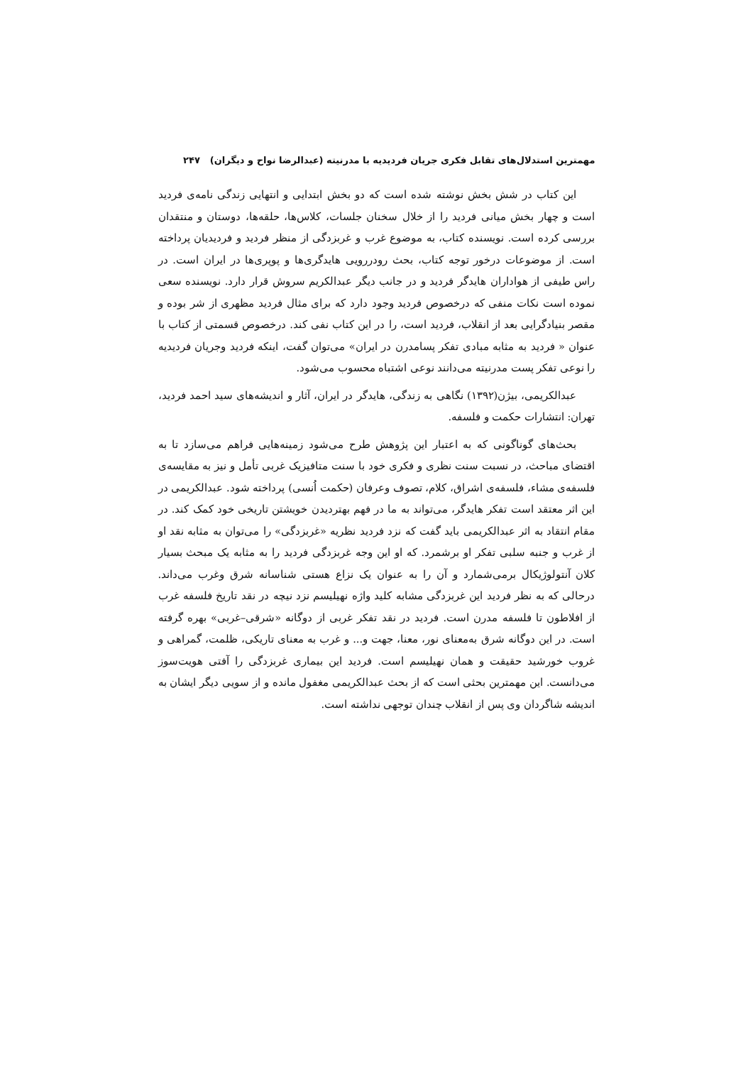مهمترین استدلال‌های تقابل فکری جریان فردیدیه با مدرنیته (عبدالرضا نواح و دیگران) ۲۴۷
این کتاب در شش بخش نوشته شده است که دو بخش ابتدایی و انتهایی زندگی نامه‌ی فردید است و چهار بخش میانی فردید را از خلال سخنان جلسات، کلاس‌ها، حلقه‌ها، دوستان و منتقدان بررسی کرده است. نویسنده کتاب، به موضوع غرب و غربزدگی از منظر فردید و فردیدیان پرداخته است. از موضوعات درخور توجه کتاب، بحث رودررویی هایدگری‌ها و پوپری‌ها در ایران است. در راس طیفی از هواداران هایدگر فردید و در جانب دیگر عبدالکریم سروش قرار دارد. نویسنده سعی نموده است نکات منفی که درخصوص فردید وجود دارد که برای مثال فردید مظهری از شر بوده و مقصر بنیادگرایی بعد از انقلاب، فردید است، را در این کتاب نفی کند. درخصوص قسمتی از کتاب با عنوان « فردید به مثابه مبادی تفکر پسامدرن در ایران» می‌توان گفت، اینکه فردید وجریان فردیدیه را نوعی تفکر پست مدرنیته می‌دانند نوعی اشتباه محسوب می‌شود.
عبدالکریمی، بیژن(۱۳۹۲) نگاهی به زندگی، هایدگر در ایران، آثار و اندیشه‌های سید احمد فردید، تهران: انتشارات حکمت و فلسفه.
بحث‌های گوناگونی که به اعتبار این پژوهش طرح می‌شود زمینه‌هایی فراهم می‌سازد تا به اقتضای مباحث، در نسبت سنت نظری و فکری خود با سنت متافیزیک غربی تأمل و نیز به مقایسه‌ی فلسفه‌ی مشاء، فلسفه‌ی اشراق، کلام، تصوف وعرفان (حکمت اُنسی) پرداخته شود. عبدالکریمی در این اثر معتقد است تفکر هایدگر، می‌تواند به ما در فهم بهتردیدن خویشتن تاریخی خود کمک کند. در مقام انتقاد به اثر عبدالکریمی باید گفت که نزد فردید نظریه «غربزدگی» را می‌توان به مثابه نقد او از غرب و جنبه سلبی تفکر او برشمرد. که او این وجه غربزدگی فردید را به مثابه یک مبحث بسیار کلان آنتولوژیکال برمی‌شمارد و آن را به عنوان یک نزاع هستی شناسانه شرق وغرب می‌داند. درحالی که به نظر فردید این غربزدگی مشابه کلید واژه نهیلیسم نزد نیچه در نقد تاریخ فلسفه غرب از افلاطون تا فلسفه مدرن است. فردید در نقد تفکر غربی از دوگانه «شرقی–غربی» بهره گرفته است. در این دوگانه شرق به‌معنای نور، معنا، جهت و... و غرب به معنای تاریکی، ظلمت، گمراهی و غروب خورشید حقیقت و همان نهیلیسم است. فردید این بیماری غربزدگی را آفتی هویت‌سوز می‌دانست. این مهمترین بحثی است که از بحث عبدالکریمی مغفول مانده و از سویی دیگر ایشان به اندیشه شاگردان وی پس از انقلاب چندان توجهی نداشته است.